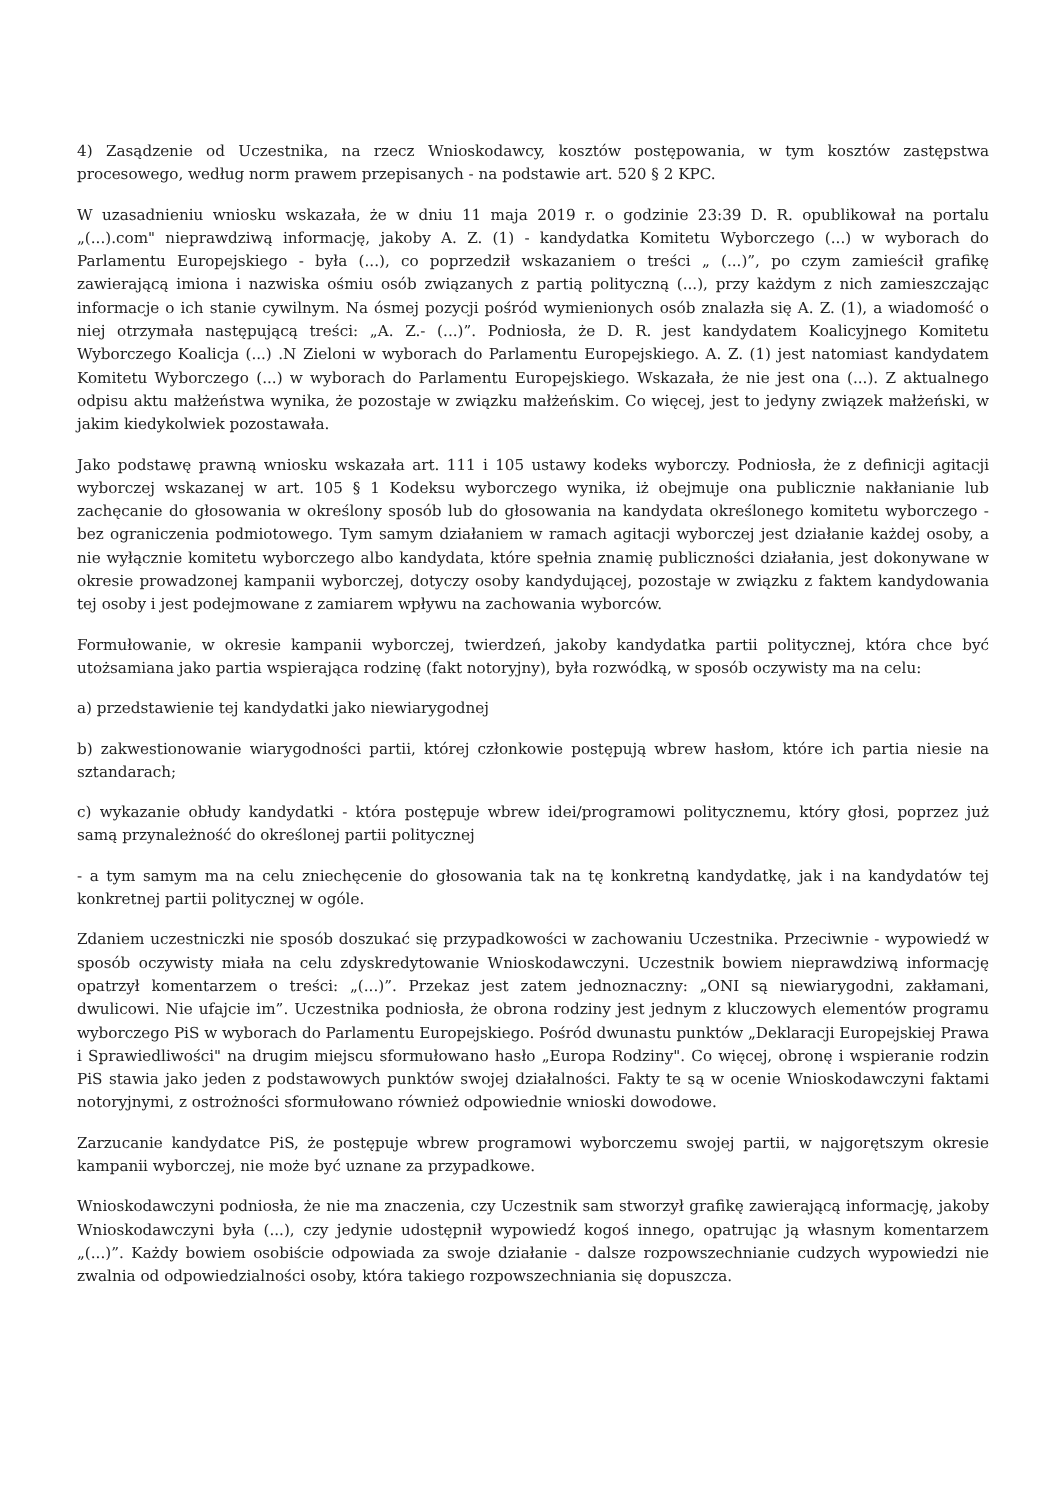4) Zasądzenie od Uczestnika, na rzecz Wnioskodawcy, kosztów postępowania, w tym kosztów zastępstwa procesowego, według norm prawem przepisanych - na podstawie art. 520 § 2 KPC.
W uzasadnieniu wniosku wskazała, że w dniu 11 maja 2019 r. o godzinie 23:39 D. R. opublikował na portalu „(...).com" nieprawdziwą informację, jakoby A. Z. (1) - kandydatka Komitetu Wyborczego (...) w wyborach do Parlamentu Europejskiego - była (...), co poprzedził wskazaniem o treści „ (...)”, po czym zamieścił grafikę zawierającą imiona i nazwiska ośmiu osób związanych z partią polityczną (...), przy każdym z nich zamieszczając informacje o ich stanie cywilnym. Na ósmej pozycji pośród wymienionych osób znalazła się A. Z. (1), a wiadomość o niej otrzymała następującą treści: „A. Z.- (...)”. Podniosła, że D. R. jest kandydatem Koalicyjnego Komitetu Wyborczego Koalicja (...) .N Zieloni w wyborach do Parlamentu Europejskiego. A. Z. (1) jest natomiast kandydatem Komitetu Wyborczego (...) w wyborach do Parlamentu Europejskiego. Wskazała, że nie jest ona (...). Z aktualnego odpisu aktu małżeństwa wynika, że pozostaje w związku małżeńskim. Co więcej, jest to jedyny związek małżeński, w jakim kiedykolwiek pozostawała.
Jako podstawę prawną wniosku wskazała art. 111 i 105 ustawy kodeks wyborczy. Podniosła, że z definicji agitacji wyborczej wskazanej w art. 105 § 1 Kodeksu wyborczego wynika, iż obejmuje ona publicznie nakłanianie lub zachęcanie do głosowania w określony sposób lub do głosowania na kandydata określonego komitetu wyborczego - bez ograniczenia podmiotowego. Tym samym działaniem w ramach agitacji wyborczej jest działanie każdej osoby, a nie wyłącznie komitetu wyborczego albo kandydata, które spełnia znamię publiczności działania, jest dokonywane w okresie prowadzonej kampanii wyborczej, dotyczy osoby kandydującej, pozostaje w związku z faktem kandydowania tej osoby i jest podejmowane z zamiarem wpływu na zachowania wyborców.
Formułowanie, w okresie kampanii wyborczej, twierdzeń, jakoby kandydatka partii politycznej, która chce być utożsamiana jako partia wspierająca rodzinę (fakt notoryjny), była rozwódką, w sposób oczywisty ma na celu:
a) przedstawienie tej kandydatki jako niewiarygodnej
b) zakwestionowanie wiarygodności partii, której członkowie postępują wbrew hasłom, które ich partia niesie na sztandarach;
c) wykazanie obłudy kandydatki - która postępuje wbrew idei/programowi politycznemu, który głosi, poprzez już samą przynależność do określonej partii politycznej
- a tym samym ma na celu zniechęcenie do głosowania tak na tę konkretną kandydatkę, jak i na kandydatów tej konkretnej partii politycznej w ogóle.
Zdaniem uczestniczki nie sposób doszukać się przypadkowości w zachowaniu Uczestnika. Przeciwnie - wypowiedź w sposób oczywisty miała na celu zdyskredytowanie Wnioskodawczyni. Uczestnik bowiem nieprawdziwą informację opatrzył komentarzem o treści: „(...)”. Przekaz jest zatem jednoznaczny: „ONI są niewiarygodni, zakłamani, dwulicowi. Nie ufajcie im”. Uczestnika podniosła, że obrona rodziny jest jednym z kluczowych elementów programu wyborczego PiS w wyborach do Parlamentu Europejskiego. Pośród dwunastu punktów „Deklaracji Europejskiej Prawa i Sprawiedliwości" na drugim miejscu sformułowano hasło „Europa Rodziny". Co więcej, obronę i wspieranie rodzin PiS stawia jako jeden z podstawowych punktów swojej działalności. Fakty te są w ocenie Wnioskodawczyni faktami notoryjnymi, z ostrożności sformułowano również odpowiednie wnioski dowodowe.
Zarzucanie kandydatce PiS, że postępuje wbrew programowi wyborczemu swojej partii, w najgorętszym okresie kampanii wyborczej, nie może być uznane za przypadkowe.
Wnioskodawczyni podniosła, że nie ma znaczenia, czy Uczestnik sam stworzył grafikę zawierającą informację, jakoby Wnioskodawczyni była (...), czy jedynie udostępnił wypowiedź kogoś innego, opatrując ją własnym komentarzem „(...)”. Każdy bowiem osobiście odpowiada za swoje działanie - dalsze rozpowszechnianie cudzych wypowiedzi nie zwalnia od odpowiedzialności osoby, która takiego rozpowszechniania się dopuszcza.